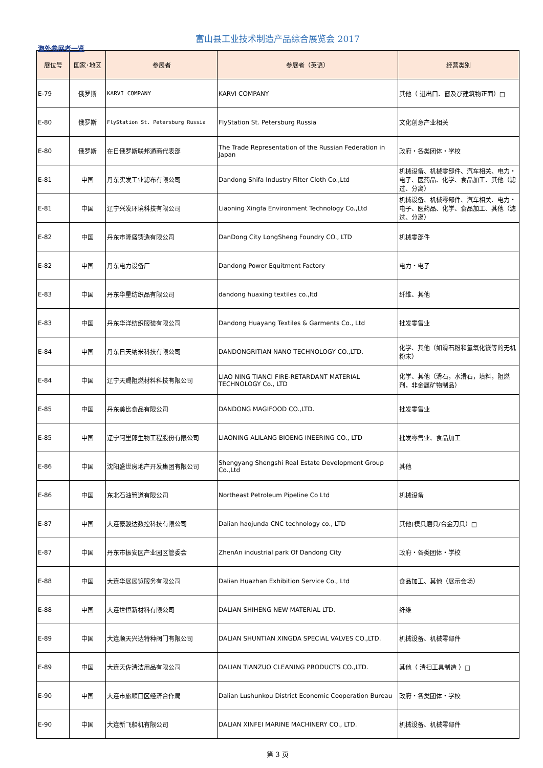富山县工业技术制造产品综合展览会 2017
海外参展者一览
| 展位号 | 国家･地区 | 参展者 | 参展者（英语） | 经营类别 |
| --- | --- | --- | --- | --- |
| E-79 | 俄罗斯 | KARVI COMPANY | KARVI COMPANY | 其他（ 进出口、窗及び建筑物正面）□ |
| E-80 | 俄罗斯 | FlyStation St. Petersburg Russia | FlyStation St. Petersburg Russia | 文化创意产业相关 |
| E-80 | 俄罗斯 | 在日俄罗斯联邦通商代表部 | The Trade Representation of the Russian Federation in Japan | 政府・各类团体・学校 |
| E-81 | 中国 | 丹东实发工业滤布有限公司 | Dandong Shifa Industry Filter Cloth Co.,Ltd | 机械设备、机械零部件、汽车相关、电力・电子、医药品、化学、食品加工、其他（滤过、分离） |
| E-81 | 中国 | 辽宁兴发环境科技有限公司 | Liaoning Xingfa Environment Technology Co.,Ltd | 机械设备、机械零部件、汽车相关、电力・电子、医药品、化学、食品加工、其他（滤过、分离） |
| E-82 | 中国 | 丹东市隆盛铸造有限公司 | DanDong City LongSheng Foundry CO., LTD | 机械零部件 |
| E-82 | 中国 | 丹东电力设备厂 | Dandong Power Equitment Factory | 电力・电子 |
| E-83 | 中国 | 丹东华星纺织品有限公司 | dandong huaxing textiles co.,ltd | 纤维、其他 |
| E-83 | 中国 | 丹东华洋纺织服装有限公司 | Dandong Huayang Textiles & Garments Co., Ltd | 批发零售业 |
| E-84 | 中国 | 丹东日天纳米科技有限公司 | DANDONGRITIAN NANO TECHNOLOGY CO.,LTD. | 化学、其他（如滑石粉和氢氧化镁等的无机粉末） |
| E-84 | 中国 | 辽宁天赐阻燃材料科技有限公司 | LIAO NING TIANCI FIRE-RETARDANT MATERIAL TECHNOLOGY Co., LTD | 化学、其他（滑石，水滑石，填料，阻燃剂，非金属矿物制品） |
| E-85 | 中国 | 丹东美比食品有限公司 | DANDONG MAGIFOOD CO.,LTD. | 批发零售业 |
| E-85 | 中国 | 辽宁阿里郎生物工程股份有限公司 | LIAONING ALILANG BIOENG INEERING CO., LTD | 批发零售业、食品加工 |
| E-86 | 中国 | 沈阳盛世房地产开发集团有限公司 | Shengyang Shengshi Real Estate Development Group Co.,Ltd | 其他 |
| E-86 | 中国 | 东北石油管道有限公司 | Northeast Petroleum Pipeline Co Ltd | 机械设备 |
| E-87 | 中国 | 大连豪骏达数控科技有限公司 | Dalian haojunda CNC technology co., LTD | 其他(模具磨具/合金刀具）□ |
| E-87 | 中国 | 丹东市振安区产业园区管委会 | ZhenAn industrial park Of Dandong City | 政府・各类团体・学校 |
| E-88 | 中国 | 大连华展展览服务有限公司 | Dalian Huazhan Exhibition Service Co., Ltd | 食品加工、其他（展示会场） |
| E-88 | 中国 | 大连世恒新材料有限公司 | DALIAN SHIHENG NEW MATERIAL LTD. | 纤维 |
| E-89 | 中国 | 大连顺天兴达特种阀门有限公司 | DALIAN SHUNTIAN XINGDA SPECIAL VALVES CO.,LTD. | 机械设备、机械零部件 |
| E-89 | 中国 | 大连天佐清洁用品有限公司 | DALIAN TIANZUO CLEANING PRODUCTS CO.,LTD. | 其他（ 清扫工具制造 ）□ |
| E-90 | 中国 | 大连市旅顺口区经济合作局 | Dalian Lushunkou District Economic Cooperation Bureau | 政府・各类团体・学校 |
| E-90 | 中国 | 大连新飞船机有限公司 | DALIAN XINFEI MARINE MACHINERY CO., LTD. | 机械设备、机械零部件 |
第 3 页